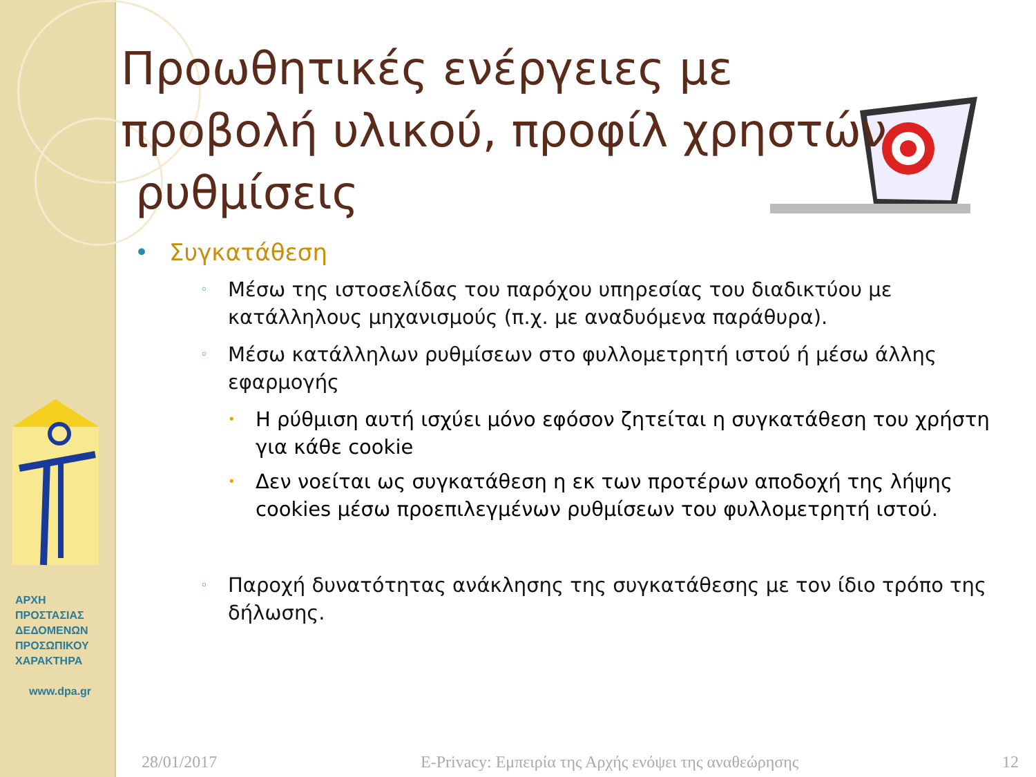ΑΡΧΗ
ΠΡΟΣΤΑΣΙΑΣ
ΔΕΔΟΜΕΝΩΝ
ΠΡΟΣΩΠΙΚΟΥ
ΧΑΡΑΚΤΗΡΑ
www.dpa.gr
Προωθητικές ενέργειες με προβολή υλικού, προφίλ χρηστών
ρυθμίσεις
• Συγκατάθεση
◦
Μέσω της ιστοσελίδας του παρόχου υπηρεσίας του διαδικτύου με κατάλληλους μηχανισμούς (π.χ. με αναδυόμενα παράθυρα).
◦
Μέσω κατάλληλων ρυθμίσεων στο φυλλομετρητή ιστού ή μέσω άλλης εφαρμογής
•
Η ρύθμιση αυτή ισχύει μόνο εφόσον ζητείται η συγκατάθεση του χρήστη για κάθε cookie
•
Δεν νοείται ως συγκατάθεση η εκ των προτέρων αποδοχή της λήψης cookies μέσω προεπιλεγμένων ρυθμίσεων του φυλλομετρητή ιστού.
◦
Παροχή δυνατότητας ανάκλησης της συγκατάθεσης με τον ίδιο τρόπο της δήλωσης.
28/01/2017 E-Privacy: Εμπειρία της Αρχής ενόψει της αναθεώρησης 12